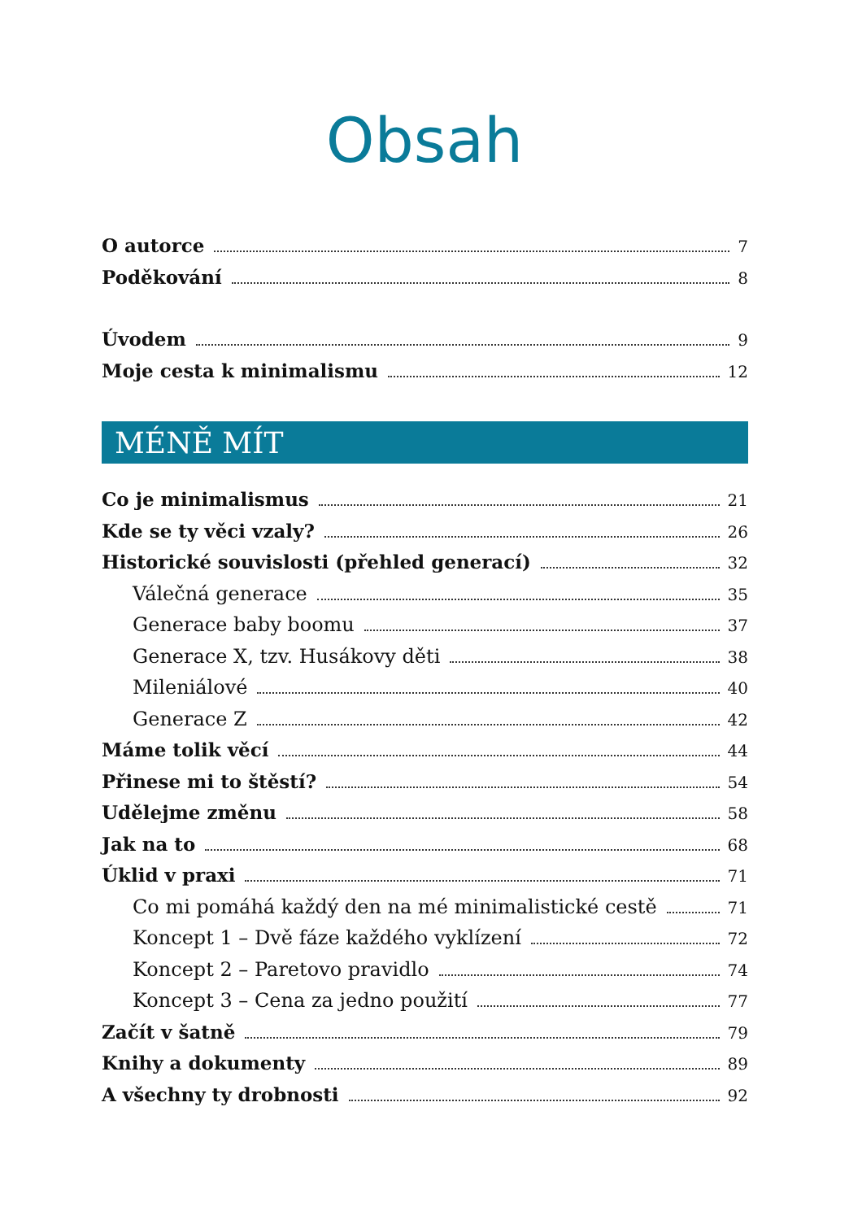Obsah
O autorce 7
Poděkování 8
Úvodem 9
Moje cesta k minimalismu 12
MÉNĚ MÍT
Co je minimalismus 21
Kde se ty věci vzaly? 26
Historické souvislosti (přehled generací) 32
Válečná generace 35
Generace baby boomu 37
Generace X, tzv. Husákovy děti 38
Mileniálové 40
Generace Z 42
Máme tolik věcí 44
Přinese mi to štěstí? 54
Udělejme změnu 58
Jak na to 68
Úklid v praxi 71
Co mi pomáhá každý den na mé minimalistické cestě 71
Koncept 1 – Dvě fáze každého vyklízení 72
Koncept 2 – Paretovo pravidlo 74
Koncept 3 – Cena za jedno použití 77
Začít v šatně 79
Knihy a dokumenty 89
A všechny ty drobnosti 92